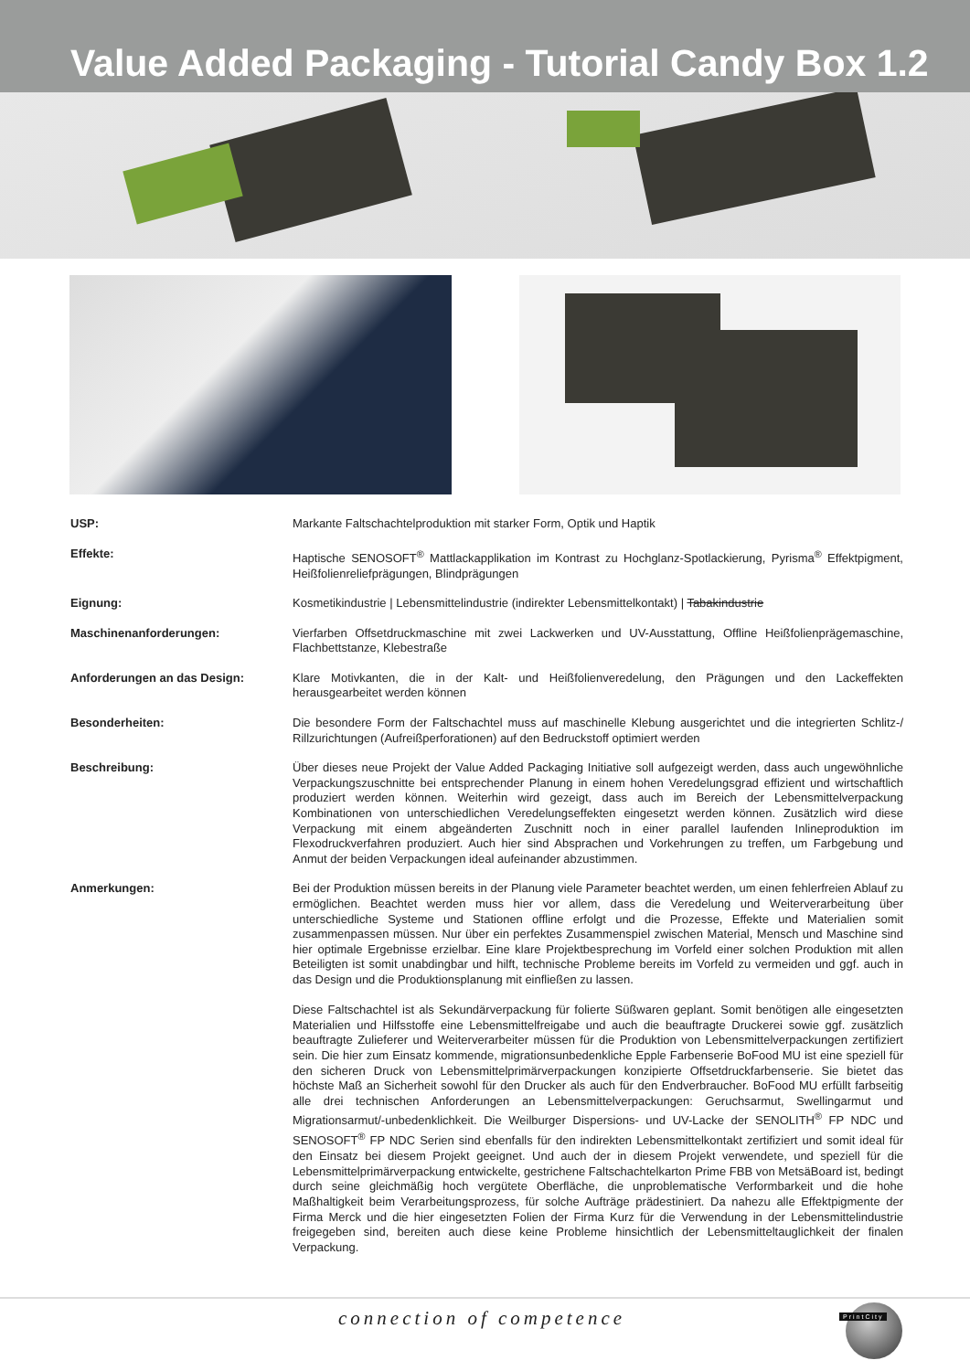Value Added Packaging - Tutorial Candy Box 1.2
| USP: | Markante Faltschachtelproduktion mit starker Form, Optik und Haptik |
| Effekte: | Haptische SENOSOFT<sup>®</sup> Mattlackapplikation im Kontrast zu Hochglanz-Spotlackierung, Pyrisma<sup>®</sup> Effektpigment, Heißfolienreliefprägungen, Blindprägungen |
| Eignung: | Kosmetikindustrie / Lebensmittelindustrie (indirekter Lebensmittelkontakt) / Tabakindustrie |
| Maschinenanforderungen: | Vierfarben Offsetdruckmaschine mit zwei Lackwerken und UV-Ausstattung, Offline Heißfolienprägemaschine, Flachbettstanze, Klebestraße |
| Anforderungen an das Design: | Klare Motivkanten, die in der Kalt- und Heißfolienveredelung, den Prägungen und den Lackeffekten herausgearbeitet werden können |
| Besonderheiten: | Die besondere Form der Faltschachtel muss auf maschinelle Klebung ausgerichtet und die integrierten Schlitz-/ Rillzurichtungen (Aufreißperforationen) auf den Bedruckstoff optimiert werden |
| Beschreibung: | Über dieses neue Projekt der Value Added Packaging Initiative soll aufgezeigt werden, dass auch ungewöhnliche Verpackungszuschnitte bei entsprechender Planung in einem hohen Veredelungsgrad effizient und wirtschaftlich produziert werden können. Weiterhin wird gezeigt, dass auch im Bereich der Lebensmittelverpackung Kombinationen von unterschiedlichen Veredelungseffekten eingesetzt werden können. Zusätzlich wird diese Verpackung mit einem abgeänderten Zuschnitt noch in einer parallel laufenden Inlineproduktion im Flexodruckverfahren produziert. Auch hier sind Absprachen und Vorkehrungen zu treffen, um Farbgebung und Anmut der beiden Verpackungen ideal aufeinander abzustimmen. |
| Anmerkungen: | Bei der Produktion müssen bereits in der Planung viele Parameter beachtet werden, um einen fehlerfreien Ablauf zu ermöglichen. Beachtet werden muss hier vor allem, dass die Veredelung und Weiterverarbeitung über unterschiedliche Systeme und Stationen offline erfolgt und die Prozesse, Effekte und Materialien somit zusammenpassen müssen. Nur über ein perfektes Zusammenspiel zwischen Material, Mensch und Maschine sind hier optimale Ergebnisse erzielbar. Eine klare Projektbesprechung im Vorfeld einer solchen Produktion mit allen Beteiligten ist somit unabdingbar und hilft, technische Probleme bereits im Vorfeld zu vermeiden und ggf. auch in das Design und die Produktionsplanung mit einfließen zu lassen. Diese Faltschachtel ist als Sekundärverpackung für folierte Süßwaren geplant. Somit benötigen alle eingesetzten Materialien und Hilfsstoffe eine Lebensmittelfreigabe und auch die beauftragte Druckerei sowie ggf. zusätzlich beauftragte Zulieferer und Weiterverarbeiter müssen für die Produktion von Lebensmittelverpackungen zertifiziert sein. Die hier zum Einsatz kommende, migrationsunbedenkliche Epple Farbenserie BoFood MU ist eine speziell für den sicheren Druck von Lebensmittelprimärverpackungen konzipierte Offsetdruckfarbenserie. Sie bietet das höchste Maß an Sicherheit sowohl für den Drucker als auch für den Endverbraucher. BoFood MU erfüllt farbseitig alle drei technischen Anforderungen an Lebensmittelverpackungen: Geruchsarmut, Swellingarmut und Migrationsarmut/-unbedenklichkeit. Die Weilburger Dispersions- und UV-Lacke der SENOLITH<sup>®</sup> FP NDC und SENOSOFT<sup>®</sup> FP NDC Serien sind ebenfalls für den indirekten Lebensmittelkontakt zertifiziert und somit ideal für den Einsatz bei diesem Projekt geeignet. Und auch der in diesem Projekt verwendete, und speziell für die Lebensmittelprimärverpackung entwickelte, gestrichene Faltschachtelkarton Prime FBB von MetsäBoard ist, bedingt durch seine gleichmäßig hoch vergütete Oberfläche, die unproblematische Verformbarkeit und die hohe Maßhaltigkeit beim Verarbeitungsprozess, für solche Aufträge prädestiniert. Da nahezu alle Effektpigmente der Firma Merck und die hier eingesetzten Folien der Firma Kurz für die Verwendung in der Lebensmittelindustrie freigegeben sind, bereiten auch diese keine Probleme hinsichtlich der Lebensmitteltauglichkeit der finalen Verpackung. |
connection of competence PrintCity